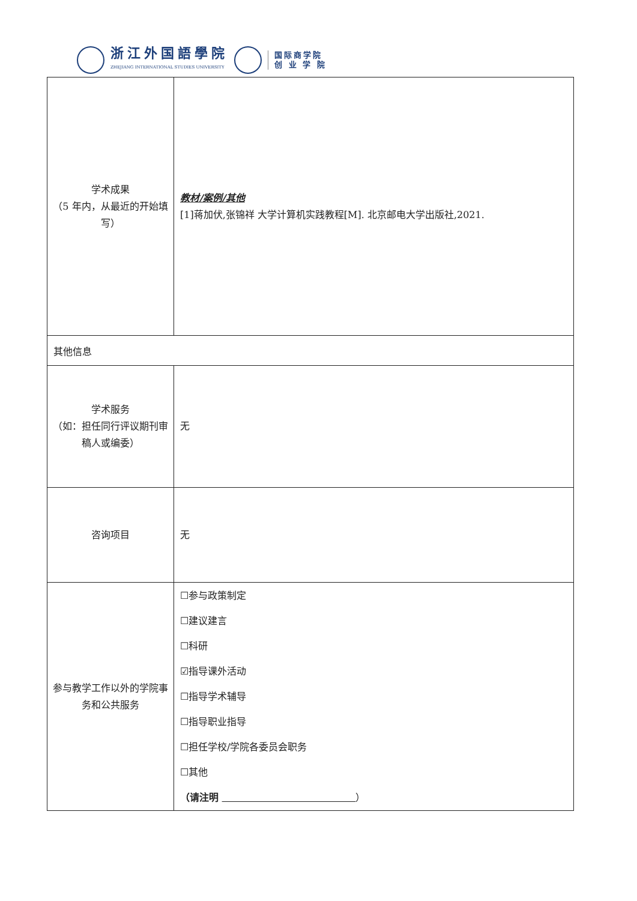浙江外国語學院
ZHEJIANG INTERNATIONAL STUDIES UNIVERSITY
国际商学院
创 业 学 院
| 学术成果 （5 年内，从最近的开始填写） | 教材/案例/其他 [1]蒋加伏,张锦祥 大学计算机实践教程[M]. 北京邮电大学出版社,2021. |
| 其他信息 | |
| 学术服务 （如：担任同行评议期刊审稿人或编委） | 无 |
| 咨询项目 | 无 |
| 参与教学工作以外的学院事务和公共服务 | ☐参与政策制定 ☐建议建言 ☐科研 ☑指导课外活动 ☐指导学术辅导 ☐指导职业指导 ☐担任学校/学院各委员会职务 ☐其他 （请注明 ） |